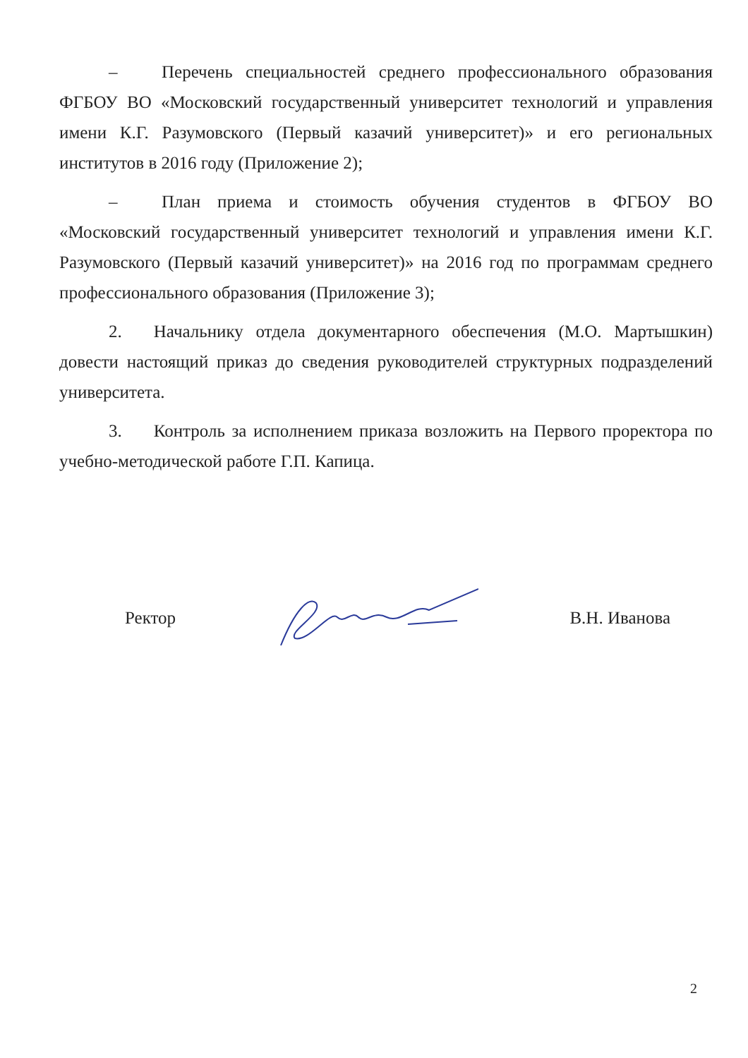– Перечень специальностей среднего профессионального образования ФГБОУ ВО «Московский государственный университет технологий и управления имени К.Г. Разумовского (Первый казачий университет)» и его региональных институтов в 2016 году (Приложение 2);
– План приема и стоимость обучения студентов в ФГБОУ ВО «Московский государственный университет технологий и управления имени К.Г. Разумовского (Первый казачий университет)» на 2016 год по программам среднего профессионального образования (Приложение 3);
2. Начальнику отдела документарного обеспечения (М.О. Мартышкин) довести настоящий приказ до сведения руководителей структурных подразделений университета.
3. Контроль за исполнением приказа возложить на Первого проректора по учебно-методической работе Г.П. Капица.
Ректор В.Н. Иванова
2